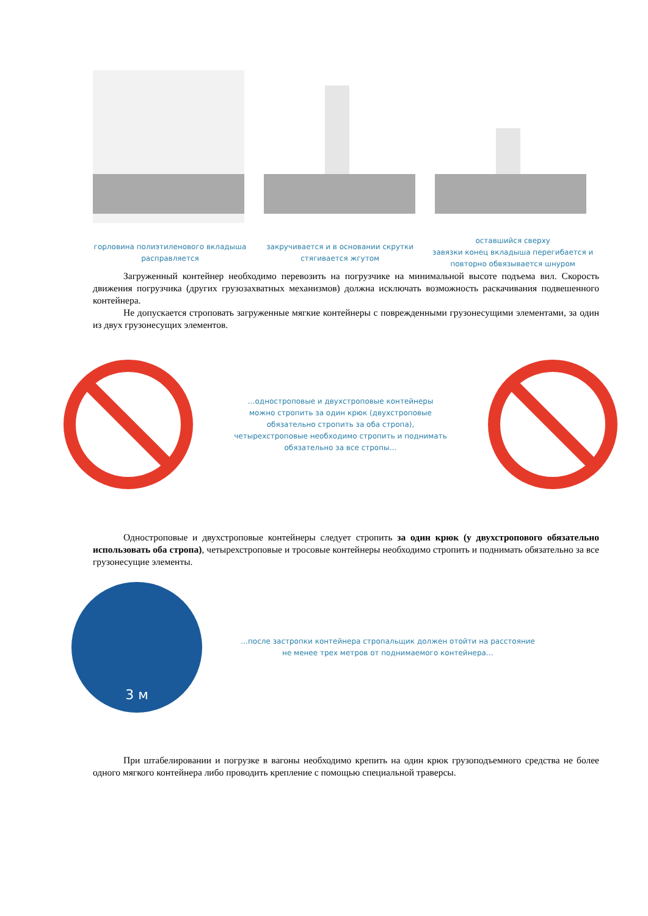горловина полиэтиленового вкладыша
расправляется
закручивается и в основании скрутки
стягивается жгутом
оставшийся сверху
завязки конец вкладыша перегибается и
повторно обвязывается шнуром
Загруженный контейнер необходимо перевозить на погрузчике на минимальной высоте подъема вил. Скорость движения погрузчика (других грузозахватных механизмов) должна исключать возможность раскачивания подвешенного контейнера.
Не допускается строповать загруженные мягкие контейнеры с поврежденными грузонесущими элементами, за один из двух грузонесущих элементов.
…одностроповые и двухстроповые контейнеры
можно стропить за один крюк (двухстроповые
обязательно стропить за оба стропа),
четырехстроповые необходимо стропить и поднимать
обязательно за все стропы…
Одностроповые и двухстроповые контейнеры следует стропить за один крюк (у двухстропового обязательно использовать оба стропа), четырехстроповые и тросовые контейнеры необходимо стропить и поднимать обязательно за все грузонесущие элементы.
3 м
…после застропки контейнера стропальщик должен отойти на расстояние
не менее трех метров от поднимаемого контейнера…
При штабелировании и погрузке в вагоны необходимо крепить на один крюк грузоподъемного средства не более одного мягкого контейнера либо проводить крепление с помощью специальной траверсы.